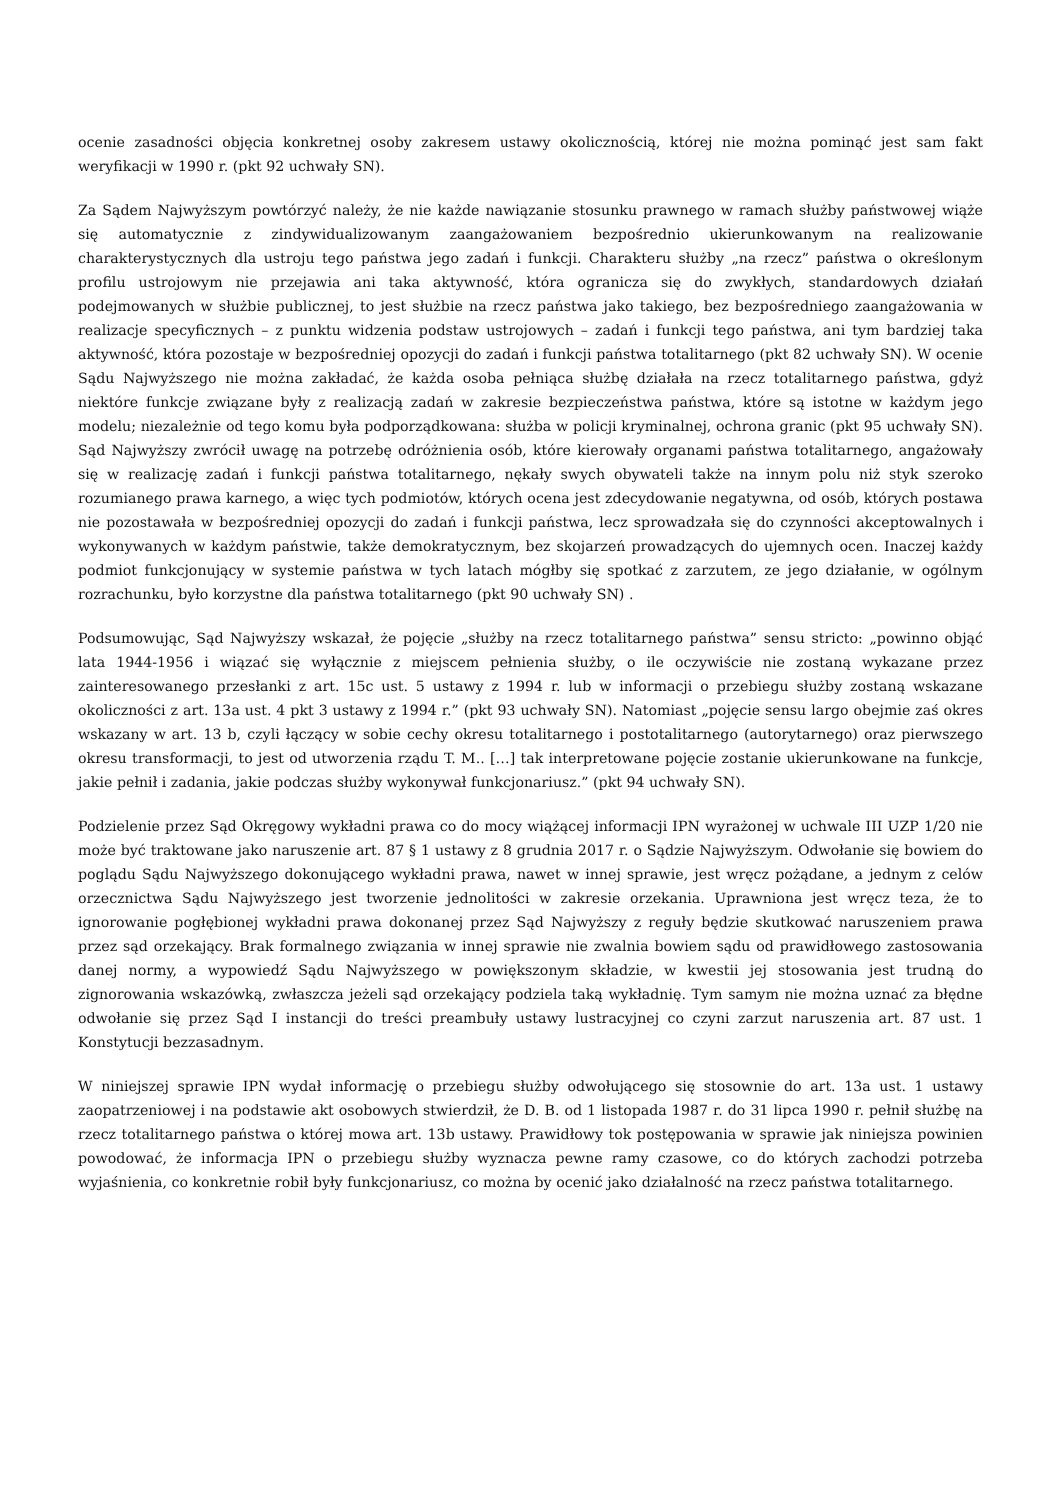ocenie zasadności objęcia konkretnej osoby zakresem ustawy okolicznością, której nie można pominąć jest sam fakt weryfikacji w 1990 r. (pkt 92 uchwały SN).
Za Sądem Najwyższym powtórzyć należy, że nie każde nawiązanie stosunku prawnego w ramach służby państwowej wiąże się automatycznie z zindywidualizowanym zaangażowaniem bezpośrednio ukierunkowanym na realizowanie charakterystycznych dla ustroju tego państwa jego zadań i funkcji. Charakteru służby „na rzecz” państwa o określonym profilu ustrojowym nie przejawia ani taka aktywność, która ogranicza się do zwykłych, standardowych działań podejmowanych w służbie publicznej, to jest służbie na rzecz państwa jako takiego, bez bezpośredniego zaangażowania w realizacje specyficznych – z punktu widzenia podstaw ustrojowych – zadań i funkcji tego państwa, ani tym bardziej taka aktywność, która pozostaje w bezpośredniej opozycji do zadań i funkcji państwa totalitarnego (pkt 82 uchwały SN). W ocenie Sądu Najwyższego nie można zakładać, że każda osoba pełniąca służbę działała na rzecz totalitarnego państwa, gdyż niektóre funkcje związane były z realizacją zadań w zakresie bezpieczeństwa państwa, które są istotne w każdym jego modelu; niezależnie od tego komu była podporządkowana: służba w policji kryminalnej, ochrona granic (pkt 95 uchwały SN). Sąd Najwyższy zwrócił uwagę na potrzebę odróżnienia osób, które kierowały organami państwa totalitarnego, angażowały się w realizację zadań i funkcji państwa totalitarnego, nękały swych obywateli także na innym polu niż styk szeroko rozumianego prawa karnego, a więc tych podmiotów, których ocena jest zdecydowanie negatywna, od osób, których postawa nie pozostawała w bezpośredniej opozycji do zadań i funkcji państwa, lecz sprowadzała się do czynności akceptowalnych i wykonywanych w każdym państwie, także demokratycznym, bez skojarzeń prowadzących do ujemnych ocen. Inaczej każdy podmiot funkcjonujący w systemie państwa w tych latach mógłby się spotkać z zarzutem, ze jego działanie, w ogólnym rozrachunku, było korzystne dla państwa totalitarnego (pkt 90 uchwały SN) .
Podsumowując, Sąd Najwyższy wskazał, że pojęcie „służby na rzecz totalitarnego państwa” sensu stricto: „powinno objąć lata 1944-1956 i wiązać się wyłącznie z miejscem pełnienia służby, o ile oczywiście nie zostaną wykazane przez zainteresowanego przesłanki z art. 15c ust. 5 ustawy z 1994 r. lub w informacji o przebiegu służby zostaną wskazane okoliczności z art. 13a ust. 4 pkt 3 ustawy z 1994 r.” (pkt 93 uchwały SN). Natomiast „pojęcie sensu largo obejmie zaś okres wskazany w art. 13 b, czyli łączący w sobie cechy okresu totalitarnego i postotalitarnego (autorytarnego) oraz pierwszego okresu transformacji, to jest od utworzenia rządu T. M.. […] tak interpretowane pojęcie zostanie ukierunkowane na funkcje, jakie pełnił i zadania, jakie podczas służby wykonywał funkcjonariusz.” (pkt 94 uchwały SN).
Podzielenie przez Sąd Okręgowy wykładni prawa co do mocy wiążącej informacji IPN wyrażonej w uchwale III UZP 1/20 nie może być traktowane jako naruszenie art. 87 § 1 ustawy z 8 grudnia 2017 r. o Sądzie Najwyższym. Odwołanie się bowiem do poglądu Sądu Najwyższego dokonującego wykładni prawa, nawet w innej sprawie, jest wręcz pożądane, a jednym z celów orzecznictwa Sądu Najwyższego jest tworzenie jednolitości w zakresie orzekania. Uprawniona jest wręcz teza, że to ignorowanie pogłębionej wykładni prawa dokonanej przez Sąd Najwyższy z reguły będzie skutkować naruszeniem prawa przez sąd orzekający. Brak formalnego związania w innej sprawie nie zwalnia bowiem sądu od prawidłowego zastosowania danej normy, a wypowiedź Sądu Najwyższego w powiększonym składzie, w kwestii jej stosowania jest trudną do zignorowania wskazówką, zwłaszcza jeżeli sąd orzekający podziela taką wykładnię. Tym samym nie można uznać za błędne odwołanie się przez Sąd I instancji do treści preambuły ustawy lustracyjnej co czyni zarzut naruszenia art. 87 ust. 1 Konstytucji bezzasadnym.
W niniejszej sprawie IPN wydał informację o przebiegu służby odwołującego się stosownie do art. 13a ust. 1 ustawy zaopatrzeniowej i na podstawie akt osobowych stwierdził, że D. B. od 1 listopada 1987 r. do 31 lipca 1990 r. pełnił służbę na rzecz totalitarnego państwa o której mowa art. 13b ustawy. Prawidłowy tok postępowania w sprawie jak niniejsza powinien powodować, że informacja IPN o przebiegu służby wyznacza pewne ramy czasowe, co do których zachodzi potrzeba wyjaśnienia, co konkretnie robił były funkcjonariusz, co można by ocenić jako działalność na rzecz państwa totalitarnego.